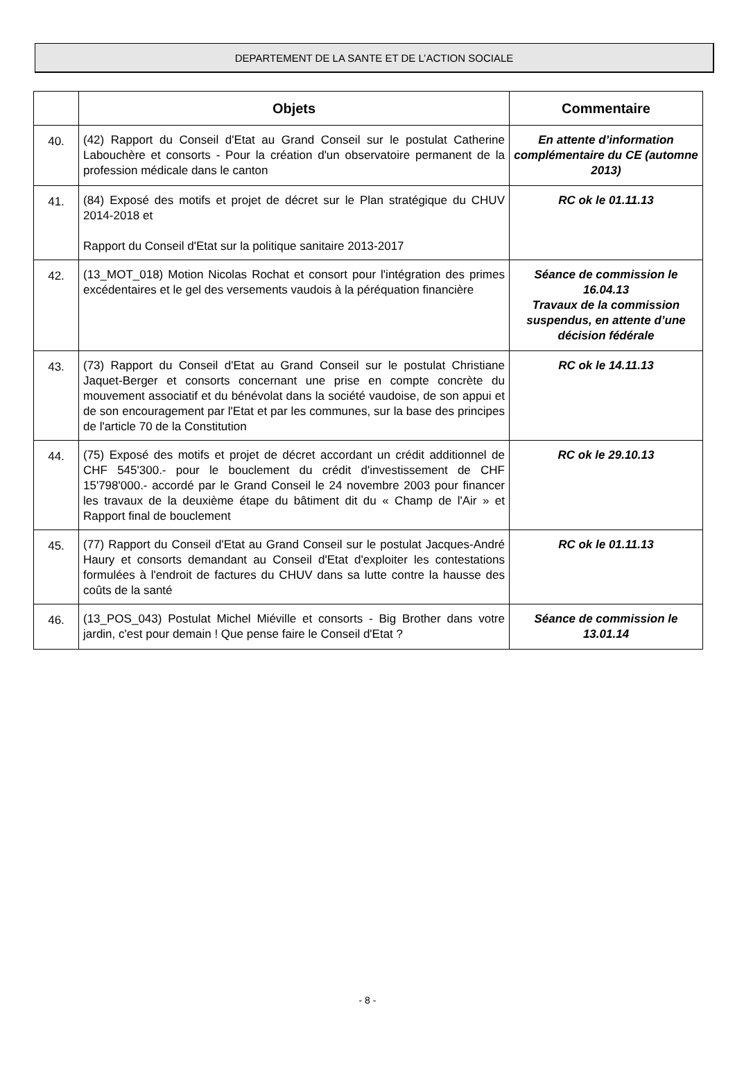DEPARTEMENT DE LA SANTE ET DE L’ACTION SOCIALE
| | Objets | Commentaire |
| --- | --- | --- |
| 40. | (42) Rapport du Conseil d'Etat au Grand Conseil sur le postulat Catherine Labouchère et consorts - Pour la création d'un observatoire permanent de la profession médicale dans le canton | En attente d’information complémentaire du CE (automne 2013) |
| 41. | (84) Exposé des motifs et projet de décret sur le Plan stratégique du CHUV 2014-2018 et Rapport du Conseil d'Etat sur la politique sanitaire 2013-2017 | RC ok le 01.11.13 |
| 42. | (13_MOT_018) Motion Nicolas Rochat et consort pour l'intégration des primes excédentaires et le gel des versements vaudois à la péréquation financière | Séance de commission le 16.04.13 Travaux de la commission suspendus, en attente d’une décision fédérale |
| 43. | (73) Rapport du Conseil d'Etat au Grand Conseil sur le postulat Christiane Jaquet-Berger et consorts concernant une prise en compte concrète du mouvement associatif et du bénévolat dans la société vaudoise, de son appui et de son encouragement par l'Etat et par les communes, sur la base des principes de l'article 70 de la Constitution | RC ok le 14.11.13 |
| 44. | (75) Exposé des motifs et projet de décret accordant un crédit additionnel de CHF 545'300.- pour le bouclement du crédit d'investissement de CHF 15'798'000.- accordé par le Grand Conseil le 24 novembre 2003 pour financer les travaux de la deuxième étape du bâtiment dit du « Champ de l'Air » et Rapport final de bouclement | RC ok le 29.10.13 |
| 45. | (77) Rapport du Conseil d'Etat au Grand Conseil sur le postulat Jacques-André Haury et consorts demandant au Conseil d'Etat d'exploiter les contestations formulées à l'endroit de factures du CHUV dans sa lutte contre la hausse des coûts de la santé | RC ok le 01.11.13 |
| 46. | (13_POS_043) Postulat Michel Miéville et consorts - Big Brother dans votre jardin, c'est pour demain ! Que pense faire le Conseil d'Etat ? | Séance de commission le 13.01.14 |
- 8 -